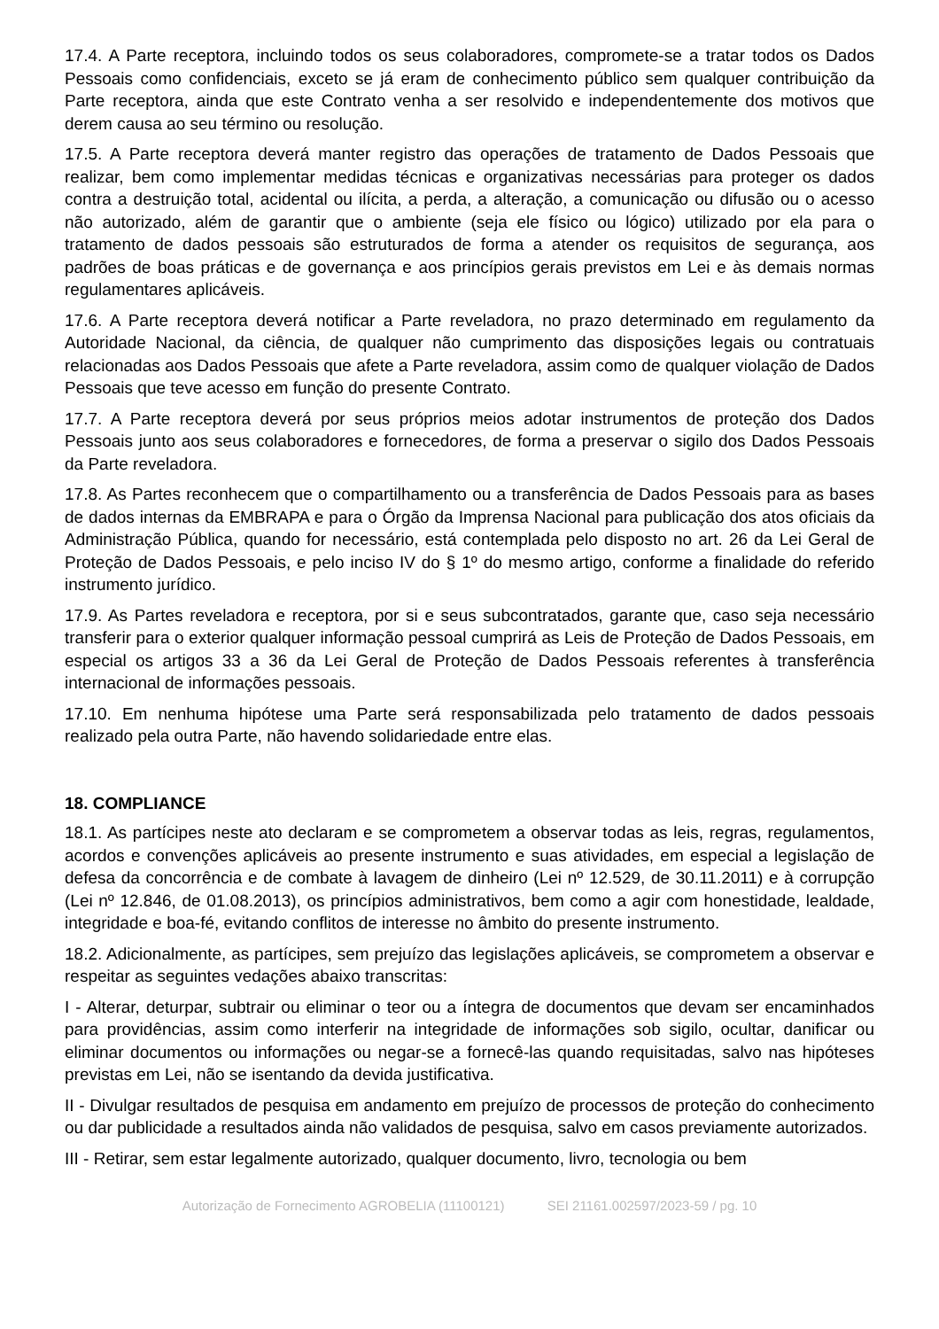17.4. A Parte receptora, incluindo todos os seus colaboradores, compromete-se a tratar todos os Dados Pessoais como confidenciais, exceto se já eram de conhecimento público sem qualquer contribuição da Parte receptora, ainda que este Contrato venha a ser resolvido e independentemente dos motivos que derem causa ao seu término ou resolução.
17.5. A Parte receptora deverá manter registro das operações de tratamento de Dados Pessoais que realizar, bem como implementar medidas técnicas e organizativas necessárias para proteger os dados contra a destruição total, acidental ou ilícita, a perda, a alteração, a comunicação ou difusão ou o acesso não autorizado, além de garantir que o ambiente (seja ele físico ou lógico) utilizado por ela para o tratamento de dados pessoais são estruturados de forma a atender os requisitos de segurança, aos padrões de boas práticas e de governança e aos princípios gerais previstos em Lei e às demais normas regulamentares aplicáveis.
17.6. A Parte receptora deverá notificar a Parte reveladora, no prazo determinado em regulamento da Autoridade Nacional, da ciência, de qualquer não cumprimento das disposições legais ou contratuais relacionadas aos Dados Pessoais que afete a Parte reveladora, assim como de qualquer violação de Dados Pessoais que teve acesso em função do presente Contrato.
17.7. A Parte receptora deverá por seus próprios meios adotar instrumentos de proteção dos Dados Pessoais junto aos seus colaboradores e fornecedores, de forma a preservar o sigilo dos Dados Pessoais da Parte reveladora.
17.8. As Partes reconhecem que o compartilhamento ou a transferência de Dados Pessoais para as bases de dados internas da EMBRAPA e para o Órgão da Imprensa Nacional para publicação dos atos oficiais da Administração Pública, quando for necessário, está contemplada pelo disposto no art. 26 da Lei Geral de Proteção de Dados Pessoais, e pelo inciso IV do § 1º do mesmo artigo, conforme a finalidade do referido instrumento jurídico.
17.9. As Partes reveladora e receptora, por si e seus subcontratados, garante que, caso seja necessário transferir para o exterior qualquer informação pessoal cumprirá as Leis de Proteção de Dados Pessoais, em especial os artigos 33 a 36 da Lei Geral de Proteção de Dados Pessoais referentes à transferência internacional de informações pessoais.
17.10. Em nenhuma hipótese uma Parte será responsabilizada pelo tratamento de dados pessoais realizado pela outra Parte, não havendo solidariedade entre elas.
18. COMPLIANCE
18.1. As partícipes neste ato declaram e se comprometem a observar todas as leis, regras, regulamentos, acordos e convenções aplicáveis ao presente instrumento e suas atividades, em especial a legislação de defesa da concorrência e de combate à lavagem de dinheiro (Lei nº 12.529, de 30.11.2011) e à corrupção (Lei nº 12.846, de 01.08.2013), os princípios administrativos, bem como a agir com honestidade, lealdade, integridade e boa-fé, evitando conflitos de interesse no âmbito do presente instrumento.
18.2. Adicionalmente, as partícipes, sem prejuízo das legislações aplicáveis, se comprometem a observar e respeitar as seguintes vedações abaixo transcritas:
I - Alterar, deturpar, subtrair ou eliminar o teor ou a íntegra de documentos que devam ser encaminhados para providências, assim como interferir na integridade de informações sob sigilo, ocultar, danificar ou eliminar documentos ou informações ou negar-se a fornecê-las quando requisitadas, salvo nas hipóteses previstas em Lei, não se isentando da devida justificativa.
II - Divulgar resultados de pesquisa em andamento em prejuízo de processos de proteção do conhecimento ou dar publicidade a resultados ainda não validados de pesquisa, salvo em casos previamente autorizados.
III - Retirar, sem estar legalmente autorizado, qualquer documento, livro, tecnologia ou bem
Autorização de Fornecimento AGROBELIA (11100121) SEI 21161.002597/2023-59 / pg. 10